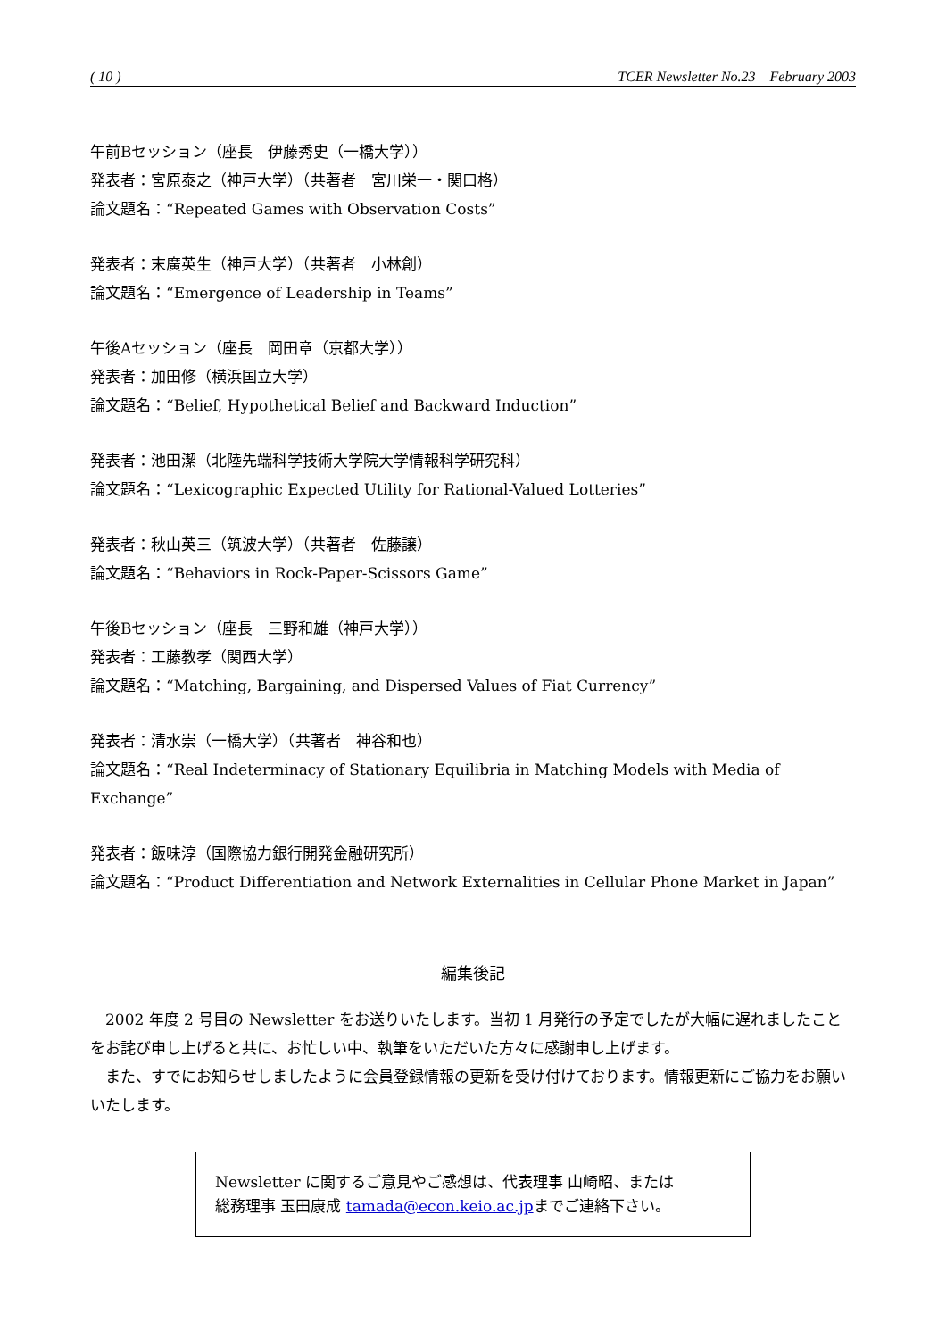( 10 ) TCER Newsletter No.23　February 2003
午前Bセッション（座長　伊藤秀史（一橋大学））
発表者：宮原泰之（神戸大学）（共著者　宮川栄一・関口格）
論文題名：“Repeated Games with Observation Costs”
発表者：末廣英生（神戸大学）（共著者　小林創）
論文題名：“Emergence of Leadership in Teams”
午後Aセッション（座長　岡田章（京都大学））
発表者：加田修（横浜国立大学）
論文題名：“Belief, Hypothetical Belief and Backward Induction”
発表者：池田潔（北陸先端科学技術大学院大学情報科学研究科）
論文題名：“Lexicographic Expected Utility for Rational-Valued Lotteries”
発表者：秋山英三（筑波大学）（共著者　佐藤譲）
論文題名：“Behaviors in Rock-Paper-Scissors Game”
午後Bセッション（座長　三野和雄（神戸大学））
発表者：工藤教孝（関西大学）
論文題名：“Matching, Bargaining, and Dispersed Values of Fiat Currency”
発表者：清水崇（一橋大学）（共著者　神谷和也）
論文題名：“Real Indeterminacy of Stationary Equilibria in Matching Models with Media of Exchange”
発表者：飯味淳（国際協力銀行開発金融研究所）
論文題名：“Product Differentiation and Network Externalities in Cellular Phone Market in Japan”
編集後記
　2002 年度 2 号目の Newsletter をお送りいたします。当初 1 月発行の予定でしたが大幅に遅れましたことをお詫び申し上げると共に、お忙しい中、執筆をいただいた方々に感謝申し上げます。
　また、すでにお知らせしましたように会員登録情報の更新を受け付けております。情報更新にご協力をお願いいたします。
Newsletter に関するご意見やご感想は、代表理事 山崎昭、または
総務理事 玉田康成 tamada@econ.keio.ac.jpまでご連絡下さい。